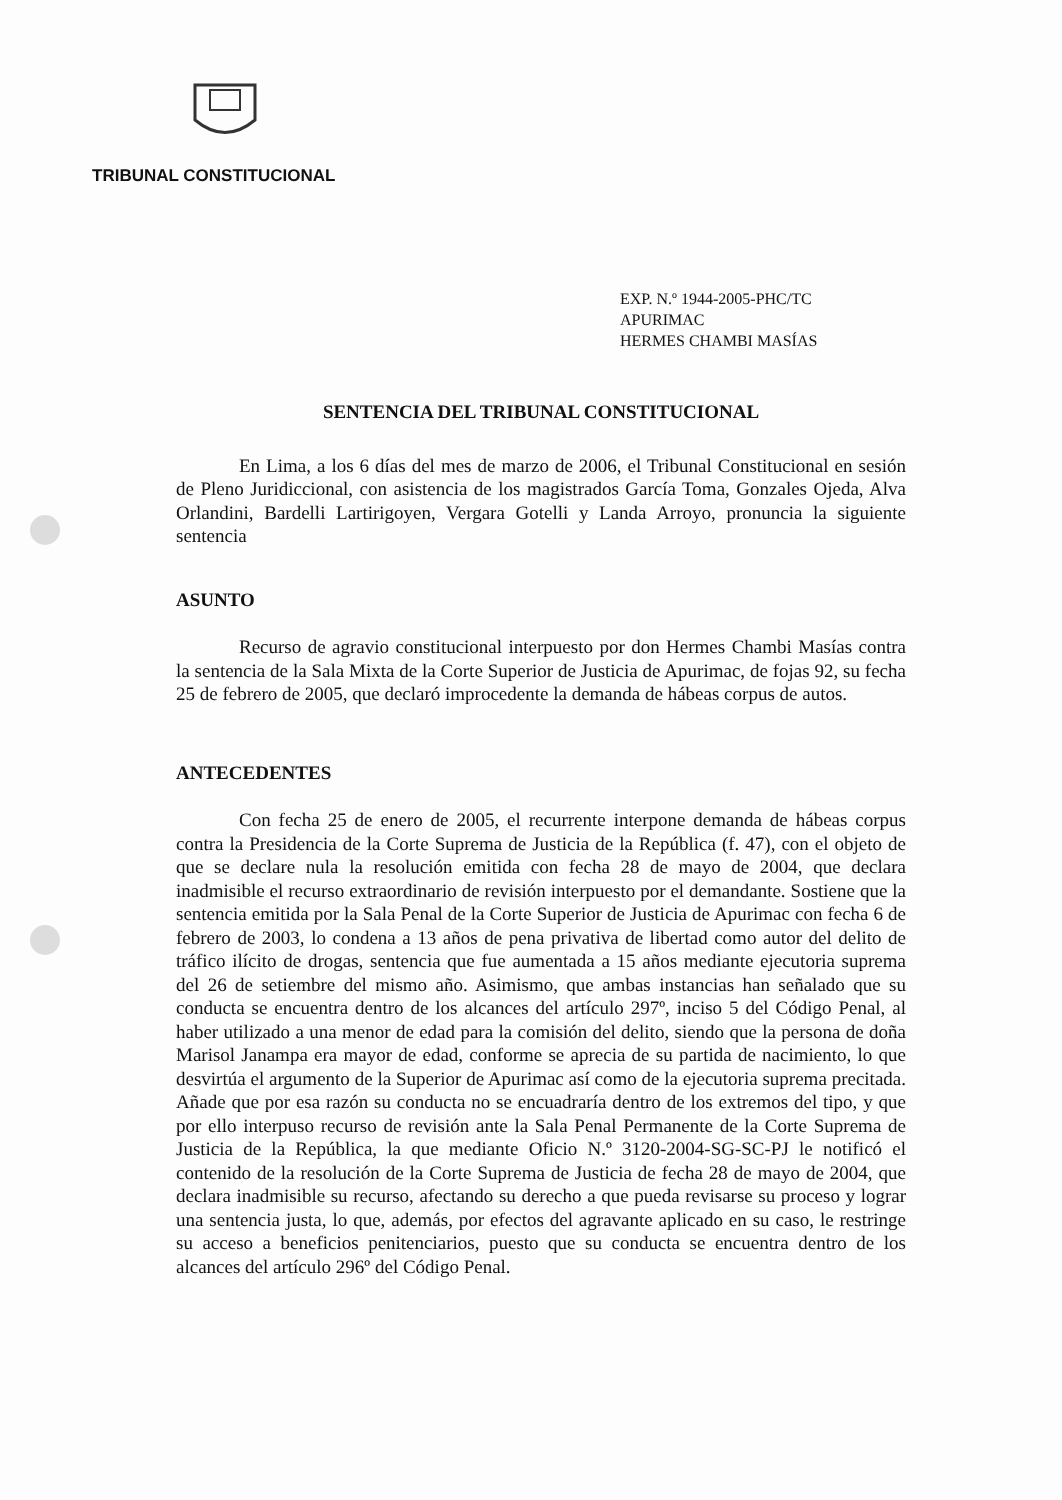TRIBUNAL CONSTITUCIONAL
EXP. N.º 1944-2005-PHC/TC
APURIMAC
HERMES CHAMBI MASÍAS
SENTENCIA DEL TRIBUNAL CONSTITUCIONAL
En Lima, a los 6 días del mes de marzo de 2006, el Tribunal Constitucional en sesión de Pleno Juridiccional, con asistencia de los magistrados García Toma, Gonzales Ojeda, Alva Orlandini, Bardelli Lartirigoyen, Vergara Gotelli y Landa Arroyo, pronuncia la siguiente sentencia
ASUNTO
Recurso de agravio constitucional interpuesto por don Hermes Chambi Masías contra la sentencia de la Sala Mixta de la Corte Superior de Justicia de Apurimac, de fojas 92, su fecha 25 de febrero de 2005, que declaró improcedente la demanda de hábeas corpus de autos.
ANTECEDENTES
Con fecha 25 de enero de 2005, el recurrente interpone demanda de hábeas corpus contra la Presidencia de la Corte Suprema de Justicia de la República (f. 47), con el objeto de que se declare nula la resolución emitida con fecha 28 de mayo de 2004, que declara inadmisible el recurso extraordinario de revisión interpuesto por el demandante. Sostiene que la sentencia emitida por la Sala Penal de la Corte Superior de Justicia de Apurimac con fecha 6 de febrero de 2003, lo condena a 13 años de pena privativa de libertad como autor del delito de tráfico ilícito de drogas, sentencia que fue aumentada a 15 años mediante ejecutoria suprema del 26 de setiembre del mismo año. Asimismo, que ambas instancias han señalado que su conducta se encuentra dentro de los alcances del artículo 297º, inciso 5 del Código Penal, al haber utilizado a una menor de edad para la comisión del delito, siendo que la persona de doña Marisol Janampa era mayor de edad, conforme se aprecia de su partida de nacimiento, lo que desvirtúa el argumento de la Superior de Apurimac así como de la ejecutoria suprema precitada. Añade que por esa razón su conducta no se encuadraría dentro de los extremos del tipo, y que por ello interpuso recurso de revisión ante la Sala Penal Permanente de la Corte Suprema de Justicia de la República, la que mediante Oficio N.º 3120-2004-SG-SC-PJ le notificó el contenido de la resolución de la Corte Suprema de Justicia de fecha 28 de mayo de 2004, que declara inadmisible su recurso, afectando su derecho a que pueda revisarse su proceso y lograr una sentencia justa, lo que, además, por efectos del agravante aplicado en su caso, le restringe su acceso a beneficios penitenciarios, puesto que su conducta se encuentra dentro de los alcances del artículo 296º del Código Penal.